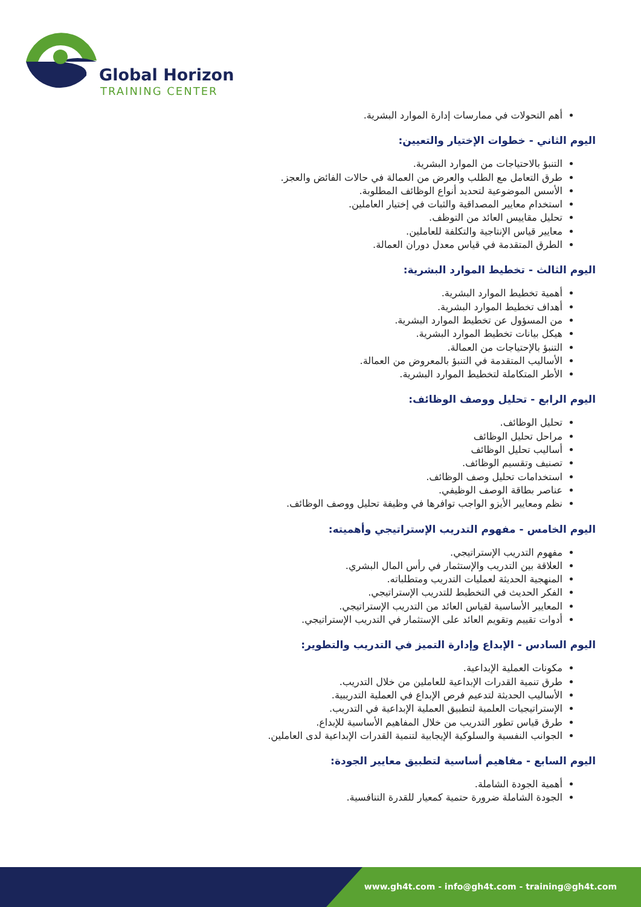Global Horizon
TRAINING CENTER
أهم التحولات في ممارسات إدارة الموارد البشرية.
اليوم الثاني - خطوات الإختيار والتعيين:
التنبؤ بالاحتياجات من الموارد البشرية.
طرق التعامل مع الطلب والعرض من العمالة في حالات الفائض والعجز.
الأسس الموضوعية لتحديد أنواع الوظائف المطلوبة.
استخدام معايير المصداقية والثبات في إختيار العاملين.
تحليل مقاييس العائد من التوظف.
معايير قياس الإنتاجية والتكلفة للعاملين.
الطرق المتقدمة في قياس معدل دوران العمالة.
اليوم الثالث - تخطيط الموارد البشرية:
أهمية تخطيط الموارد البشرية.
أهداف تخطيط الموارد البشرية.
من المسؤول عن تخطيط الموارد البشرية.
هيكل بيانات تخطيط الموارد البشرية.
التنبؤ بالإحتياجات من العمالة.
الأساليب المتقدمة في التنبؤ بالمعروض من العمالة.
الأطر المتكاملة لتخطيط الموارد البشرية.
اليوم الرابع - تحليل ووصف الوظائف:
تحليل الوظائف.
مراحل تحليل الوظائف
أساليب تحليل الوظائف
تصنيف وتقسيم الوظائف.
استخدامات تحليل وصف الوظائف.
عناصر بطاقة الوصف الوظيفي.
نظم ومعايير الأيزو الواجب توافرها في وظيفة تحليل ووصف الوظائف.
اليوم الخامس - مفهوم التدريب الإستراتيجي وأهميته:
مفهوم التدريب الإستراتيجي.
العلاقة بين التدريب والإستثمار في رأس المال البشري.
المنهجية الحديثة لعمليات التدريب ومتطلباته.
الفكر الحديث في التخطيط للتدريب الإستراتيجي.
المعايير الأساسية لقياس العائد من التدريب الإستراتيجي.
أدوات تقييم وتقويم العائد على الإستثمار في التدريب الإستراتيجي.
اليوم السادس - الإبداع وإدارة التميز في التدريب والتطوير:
مكونات العملية الإبداعية.
طرق تنمية القدرات الإبداعية للعاملين من خلال التدريب.
الأساليب الحديثة لتدعيم فرص الإبداع في العملية التدريبية.
الإستراتيجيات العلمية لتطبيق العملية الإبداعية في التدريب.
طرق قياس تطور التدريب من خلال المفاهيم الأساسية للإبداع.
الجوانب النفسية والسلوكية الإيجابية لتنمية القدرات الإبداعية لدى العاملين.
اليوم السابع - مفاهيم أساسية لتطبيق معايير الجودة:
أهمية الجودة الشاملة.
الجودة الشاملة ضرورة حتمية كمعيار للقدرة التنافسية.
www.gh4t.com - info@gh4t.com - training@gh4t.com